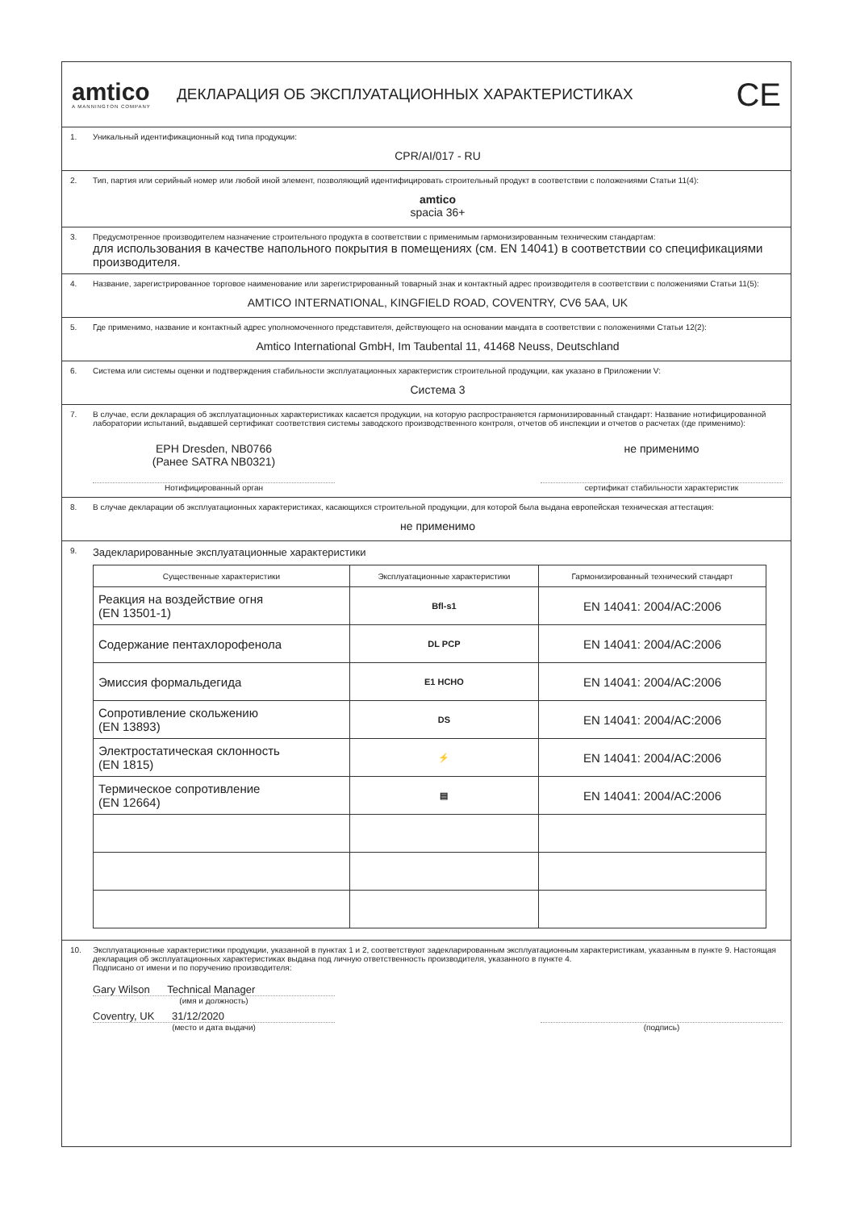amtico
A MANNINGTON COMPANY
ДЕКЛАРАЦИЯ ОБ ЭКСПЛУАТАЦИОННЫХ ХАРАКТЕРИСТИКАХ
CE
1. Уникальный идентификационный код типа продукции:
CPR/AI/017 - RU
2. Тип, партия или серийный номер или любой иной элемент, позволяющий идентифицировать строительный продукт в соответствии с положениями Статьи 11(4):
amtico
spacia 36+
3. Предусмотренное производителем назначение строительного продукта в соответствии с применимым гармонизированным техническим стандартам:
для использования в качестве напольного покрытия в помещениях (см. EN 14041) в соответствии со спецификациями производителя.
4. Название, зарегистрированное торговое наименование или зарегистрированный товарный знак и контактный адрес производителя в соответствии с положениями Статьи 11(5):
AMTICO INTERNATIONAL, KINGFIELD ROAD, COVENTRY, CV6 5AA, UK
5. Где применимо, название и контактный адрес уполномоченного представителя, действующего на основании мандата в соответствии с положениями Статьи 12(2):
Amtico International GmbH, Im Taubental 11, 41468 Neuss, Deutschland
6. Система или системы оценки и подтверждения стабильности эксплуатационных характеристик строительной продукции, как указано в Приложении V:
Система 3
7. В случае, если декларация об эксплуатационных характеристиках касается продукции, на которую распространяется гармонизированный стандарт: Название нотифицированной лаборатории испытаний, выдавшей сертификат соответствия системы заводского производственного контроля, отчетов об инспекции и отчетов о расчетах (где применимо):
EPH Dresden, NB0766
(Ранее SATRA NB0321)
не применимо
Нотифицированный орган сертификат стабильности характеристик
8. В случае декларации об эксплуатационных характеристиках, касающихся строительной продукции, для которой была выдана европейская техническая аттестация:
не применимо
9. Задекларированные эксплуатационные характеристики
| Существенные характеристики | Эксплуатационные характеристики | Гармонизированный технический стандарт |
| --- | --- | --- |
| Реакция на воздействие огня (EN 13501-1) | Bfl-s1 | EN 14041: 2004/AC:2006 |
| Содержание пентахлорофенола | DL PCP | EN 14041: 2004/AC:2006 |
| Эмиссия формальдегида | E1 HCHO | EN 14041: 2004/AC:2006 |
| Сопротивление скольжению (EN 13893) | DS | EN 14041: 2004/AC:2006 |
| Электростатическая склонность (EN 1815) | ⚡ | EN 14041: 2004/AC:2006 |
| Термическое сопротивление (EN 12664) | ▤ | EN 14041: 2004/AC:2006 |
10. Эксплуатационные характеристики продукции, указанной в пунктах 1 и 2, соответствуют задекларированным эксплуатационным характеристикам, указанным в пункте 9. Настоящая декларация об эксплуатационных характеристиках выдана под личную ответственность производителя, указанного в пункте 4.
Подписано от имени и по поручению производителя:
Gary Wilson Technical Manager
(имя и должность)
Coventry, UK 31/12/2020
(место и дата выдачи) (подпись)